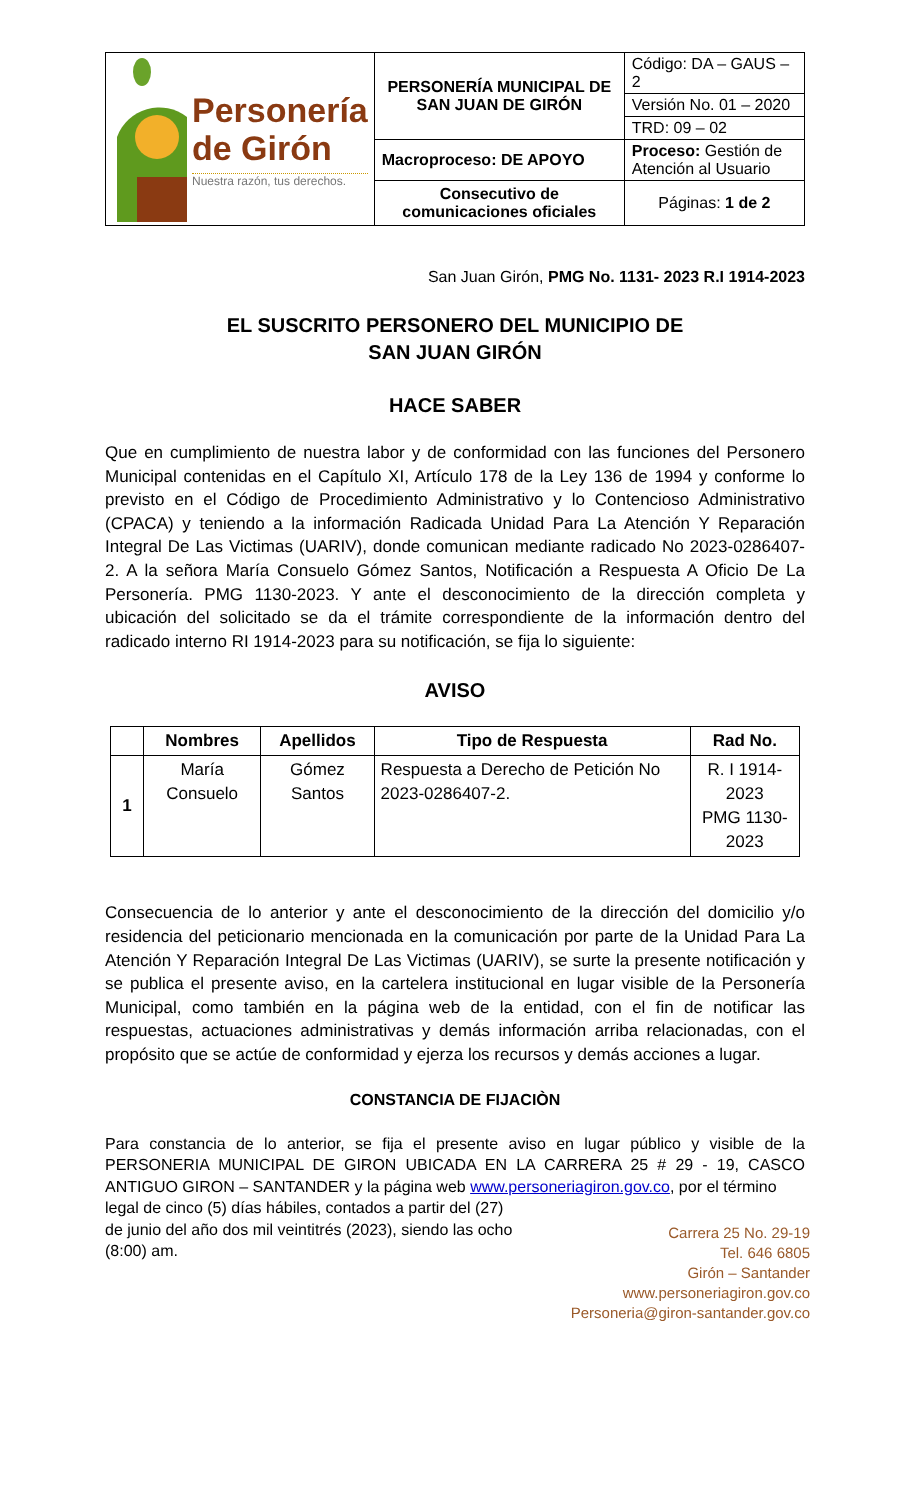| Personería de Girón Nuestra razón, tus derechos. | PERSONERÍA MUNICIPAL DE SAN JUAN DE GIRÓN | Código: DA – GAUS – 2 |
| | | Versión No. 01 – 2020 |
| | | TRD: 09 – 02 |
| | Macroproceso: DE APOYO | Proceso: Gestión de Atención al Usuario |
| | Consecutivo de comunicaciones oficiales | Páginas: 1 de 2 |
San Juan Girón, PMG No. 1131- 2023 R.I 1914-2023
EL SUSCRITO PERSONERO DEL MUNICIPIO DE
SAN JUAN GIRÓN
HACE SABER
Que en cumplimiento de nuestra labor y de conformidad con las funciones del Personero Municipal contenidas en el Capítulo XI, Artículo 178 de la Ley 136 de 1994 y conforme lo previsto en el Código de Procedimiento Administrativo y lo Contencioso Administrativo (CPACA) y teniendo a la información Radicada Unidad Para La Atención Y Reparación Integral De Las Victimas (UARIV), donde comunican mediante radicado No 2023-0286407-2. A la señora María Consuelo Gómez Santos, Notificación a Respuesta A Oficio De La Personería. PMG 1130-2023. Y ante el desconocimiento de la dirección completa y ubicación del solicitado se da el trámite correspondiente de la información dentro del radicado interno RI 1914-2023 para su notificación, se fija lo siguiente:
AVISO
| | Nombres | Apellidos | Tipo de Respuesta | Rad No. |
| --- | --- | --- | --- | --- |
| 1 | María Consuelo | Gómez Santos | Respuesta a Derecho de Petición No 2023-0286407-2. | R. I 1914-2023 PMG 1130-2023 |
Consecuencia de lo anterior y ante el desconocimiento de la dirección del domicilio y/o residencia del peticionario mencionada en la comunicación por parte de la Unidad Para La Atención Y Reparación Integral De Las Victimas (UARIV), se surte la presente notificación y se publica el presente aviso, en la cartelera institucional en lugar visible de la Personería Municipal, como también en la página web de la entidad, con el fin de notificar las respuestas, actuaciones administrativas y demás información arriba relacionadas, con el propósito que se actúe de conformidad y ejerza los recursos y demás acciones a lugar.
CONSTANCIA DE FIJACIÒN
Para constancia de lo anterior, se fija el presente aviso en lugar público y visible de la PERSONERIA MUNICIPAL DE GIRON UBICADA EN LA CARRERA 25 # 29 - 19, CASCO ANTIGUO GIRON – SANTANDER y la página web www.personeriagiron.gov.co, por el término
legal de cinco (5) días hábiles, contados a partir del (27) de junio del año dos mil veintitrés (2023), siendo las ocho (8:00) am.
Carrera 25 No. 29-19
Tel. 646 6805
Girón – Santander
www.personeriagiron.gov.co
Personeria@giron-santander.gov.co